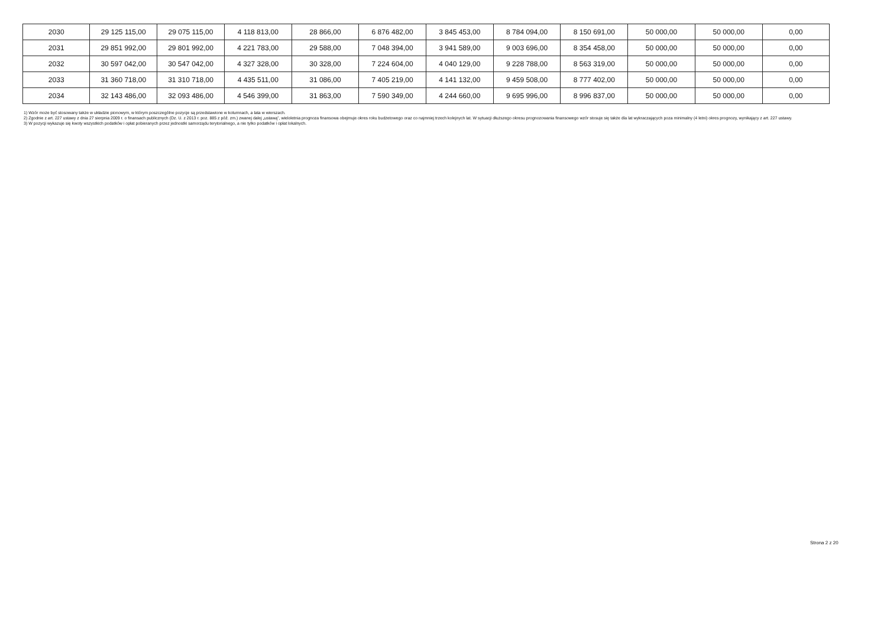| 2030 | 29 125 115,00 | 29 075 115,00 | 4 118 813,00 | 28 866,00 | 6 876 482,00 | 3 845 453,00 | 8 784 094,00 | 8 150 691,00 | 50 000,00 | 50 000,00 | 0,00 |
| 2031 | 29 851 992,00 | 29 801 992,00 | 4 221 783,00 | 29 588,00 | 7 048 394,00 | 3 941 589,00 | 9 003 696,00 | 8 354 458,00 | 50 000,00 | 50 000,00 | 0,00 |
| 2032 | 30 597 042,00 | 30 547 042,00 | 4 327 328,00 | 30 328,00 | 7 224 604,00 | 4 040 129,00 | 9 228 788,00 | 8 563 319,00 | 50 000,00 | 50 000,00 | 0,00 |
| 2033 | 31 360 718,00 | 31 310 718,00 | 4 435 511,00 | 31 086,00 | 7 405 219,00 | 4 141 132,00 | 9 459 508,00 | 8 777 402,00 | 50 000,00 | 50 000,00 | 0,00 |
| 2034 | 32 143 486,00 | 32 093 486,00 | 4 546 399,00 | 31 863,00 | 7 590 349,00 | 4 244 660,00 | 9 695 996,00 | 8 996 837,00 | 50 000,00 | 50 000,00 | 0,00 |
1) Wzór może być stosowany także w układzie pionowym, w którym poszczególne pozycje są przedstawione w kolumnach, a lata w wierszach.
2) Zgodnie z art. 227 ustawy z dnia 27 sierpnia 2009 r. o finansach publicznych (Dz. U. z 2013 r. poz. 885 z póź. zm.) zwanej dalej „ustawą”, wieloletnia prognoza finansowa obejmuje okres roku budżetowego oraz co najmniej trzech kolejnych lat. W sytuacji dłuższego okresu prognozowania finansowego wzór stosuje się także dla lat wykraczających poza minimalny (4 letni) okres prognozy, wynikający z art. 227 ustawy.
3) W pozycji wykazuje się kwoty wszystkich podatków i opłat pobieranych przez jednostki samorządu terytorialnego, a nie tylko podatków i opłat lokalnych.
Strona 2 z 20